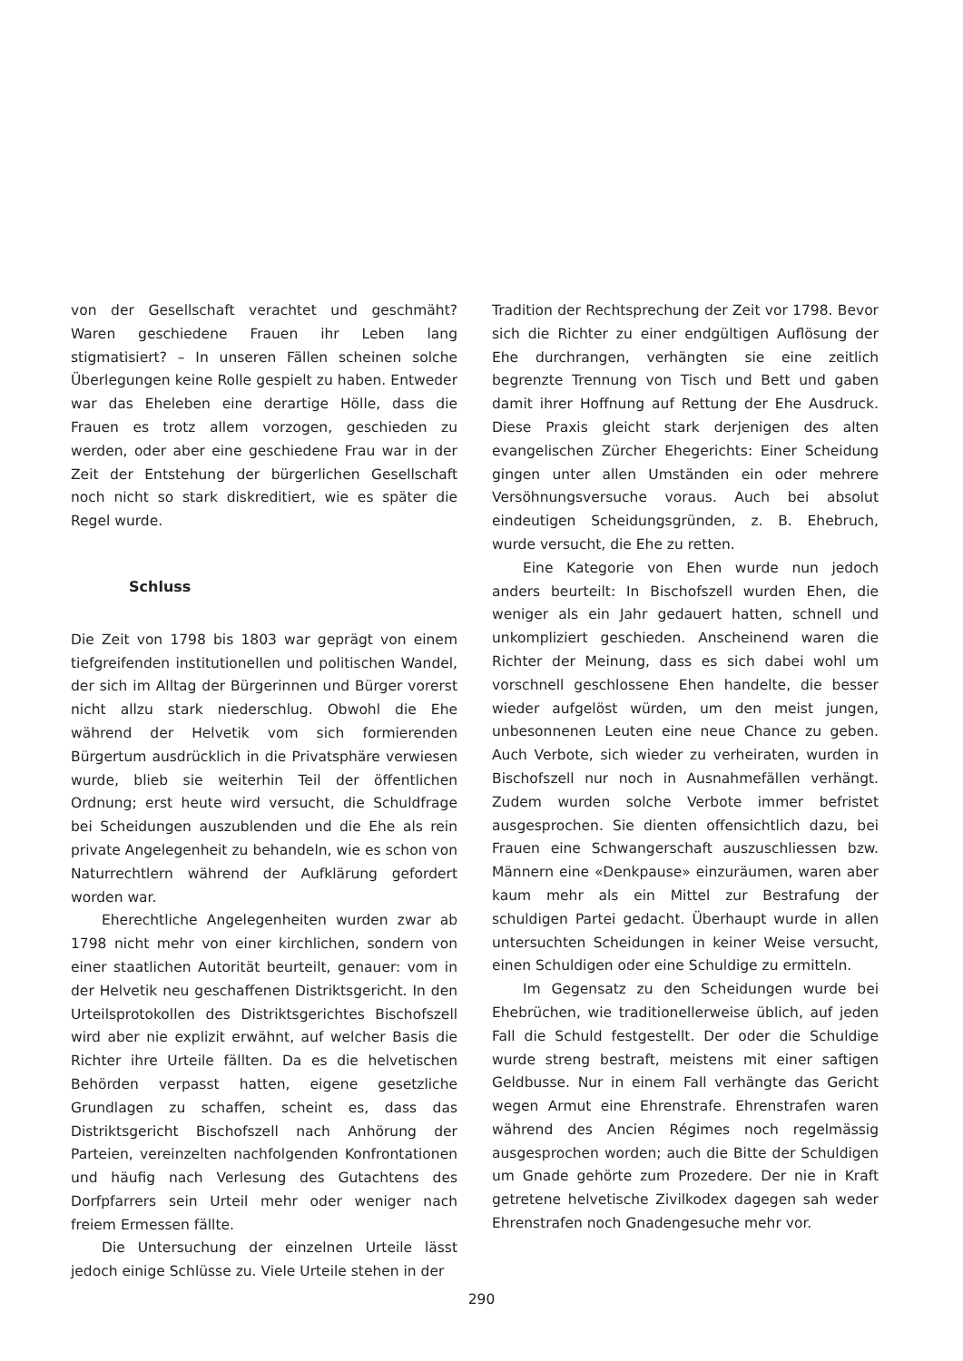von der Gesellschaft verachtet und geschmäht? Waren geschiedene Frauen ihr Leben lang stigmatisiert? – In unseren Fällen scheinen solche Überlegungen keine Rolle gespielt zu haben. Entweder war das Eheleben eine derartige Hölle, dass die Frauen es trotz allem vorzogen, geschieden zu werden, oder aber eine geschiedene Frau war in der Zeit der Entstehung der bürgerlichen Gesellschaft noch nicht so stark diskreditiert, wie es später die Regel wurde.
Schluss
Die Zeit von 1798 bis 1803 war geprägt von einem tiefgreifenden institutionellen und politischen Wandel, der sich im Alltag der Bürgerinnen und Bürger vorerst nicht allzu stark niederschlug. Obwohl die Ehe während der Helvetik vom sich formierenden Bürgertum ausdrücklich in die Privatsphäre verwiesen wurde, blieb sie weiterhin Teil der öffentlichen Ordnung; erst heute wird versucht, die Schuldfrage bei Scheidungen auszublenden und die Ehe als rein private Angelegenheit zu behandeln, wie es schon von Naturrechtlern während der Aufklärung gefordert worden war.
Eherechtliche Angelegenheiten wurden zwar ab 1798 nicht mehr von einer kirchlichen, sondern von einer staatlichen Autorität beurteilt, genauer: vom in der Helvetik neu geschaffenen Distriktsgericht. In den Urteilsprotokollen des Distriktsgerichtes Bischofszell wird aber nie explizit erwähnt, auf welcher Basis die Richter ihre Urteile fällten. Da es die helvetischen Behörden verpasst hatten, eigene gesetzliche Grundlagen zu schaffen, scheint es, dass das Distriktsgericht Bischofszell nach Anhörung der Parteien, vereinzelten nachfolgenden Konfrontationen und häufig nach Verlesung des Gutachtens des Dorfpfarrers sein Urteil mehr oder weniger nach freiem Ermessen fällte.
Die Untersuchung der einzelnen Urteile lässt jedoch einige Schlüsse zu. Viele Urteile stehen in der
Tradition der Rechtsprechung der Zeit vor 1798. Bevor sich die Richter zu einer endgültigen Auflösung der Ehe durchrangen, verhängten sie eine zeitlich begrenzte Trennung von Tisch und Bett und gaben damit ihrer Hoffnung auf Rettung der Ehe Ausdruck. Diese Praxis gleicht stark derjenigen des alten evangelischen Zürcher Ehegerichts: Einer Scheidung gingen unter allen Umständen ein oder mehrere Versöhnungsversuche voraus. Auch bei absolut eindeutigen Scheidungsgründen, z. B. Ehebruch, wurde versucht, die Ehe zu retten.
Eine Kategorie von Ehen wurde nun jedoch anders beurteilt: In Bischofszell wurden Ehen, die weniger als ein Jahr gedauert hatten, schnell und unkompliziert geschieden. Anscheinend waren die Richter der Meinung, dass es sich dabei wohl um vorschnell geschlossene Ehen handelte, die besser wieder aufgelöst würden, um den meist jungen, unbesonnenen Leuten eine neue Chance zu geben. Auch Verbote, sich wieder zu verheiraten, wurden in Bischofszell nur noch in Ausnahmefällen verhängt. Zudem wurden solche Verbote immer befristet ausgesprochen. Sie dienten offensichtlich dazu, bei Frauen eine Schwangerschaft auszuschliessen bzw. Männern eine «Denkpause» einzuräumen, waren aber kaum mehr als ein Mittel zur Bestrafung der schuldigen Partei gedacht. Überhaupt wurde in allen untersuchten Scheidungen in keiner Weise versucht, einen Schuldigen oder eine Schuldige zu ermitteln.
Im Gegensatz zu den Scheidungen wurde bei Ehebrüchen, wie traditionellerweise üblich, auf jeden Fall die Schuld festgestellt. Der oder die Schuldige wurde streng bestraft, meistens mit einer saftigen Geldbusse. Nur in einem Fall verhängte das Gericht wegen Armut eine Ehrenstrafe. Ehrenstrafen waren während des Ancien Régimes noch regelmässig ausgesprochen worden; auch die Bitte der Schuldigen um Gnade gehörte zum Prozedere. Der nie in Kraft getretene helvetische Zivilkodex dagegen sah weder Ehrenstrafen noch Gnadengesuche mehr vor.
290